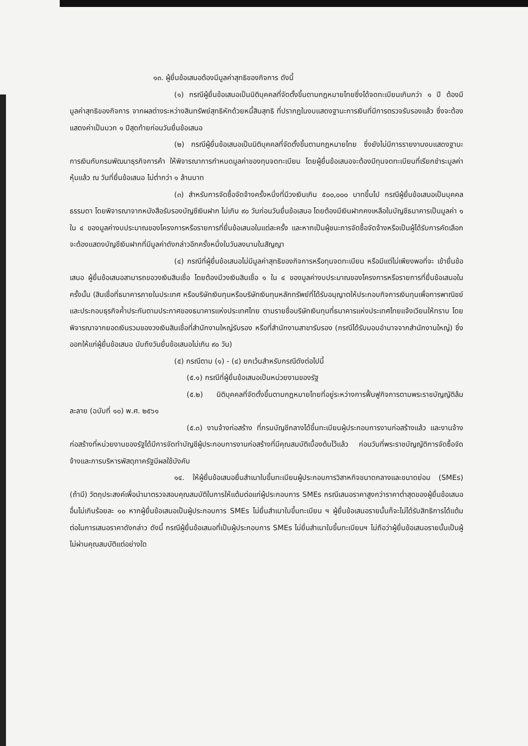๑๓. ผู้ยื่นข้อเสนอต้องมีมูลค่าสุทธิของกิจการ ดังนี้
(๑) กรณีผู้ยื่นข้อเสนอเป็นนิติบุคคลที่จัดตั้งขึ้นตามกฎหมายไทยซึ่งได้จดทะเบียนเกินกว่า ๑ ปี ต้องมีมูลค่าสุทธิของกิจการ จากผลต่างระหว่างสินทรัพย์สุทธิหักด้วยหนี้สินสุทธิ ที่ปรากฏในงบแสดงฐานะการเงินที่มีการตรวจรับรองแล้ว ซึ่งจะต้องแสดงค่าเป็นบวก ๑ ปีสุดท้ายก่อนวันยื่นข้อเสนอ
(๒) กรณีผู้ยื่นข้อเสนอเป็นนิติบุคคลที่จัดตั้งขึ้นตามกฎหมายไทย ซึ่งยังไม่มีการรายงานงบแสดงฐานะการเงินกับกรมพัฒนาธุรกิจการค้า ให้พิจารณาการกำหนดมูลค่าของทุนจดทะเบียน โดยผู้ยื่นข้อเสนอจะต้องมีทุนจดทะเบียนที่เรียกชำระมูลค่าหุ้นแล้ว ณ วันที่ยื่นข้อเสนอ ไม่ต่ำกว่า ๑ ล้านบาท
(๓) สำหรับการจัดซื้อจัดจ้างครั้งหนึ่งที่มีวงเงินเกิน ๕๐๐,๐๐๐ บาทขึ้นไป กรณีผู้ยื่นข้อเสนอเป็นบุคคลธรรมดา โดยพิจารณาจากหนังสือรับรองบัญชีเงินฝาก ไม่เกิน ๙๐ วันก่อนวันยื่นข้อเสนอ โดยต้องมีเงินฝากคงเหลือในบัญชีธนาคารเป็นมูลค่า ๑ ใน ๔ ของมูลค่างบประมาณของโครงการหรือรายการที่ยื่นข้อเสนอในแต่ละครั้ง และหากเป็นผู้ชนะการจัดซื้อจัดจ้างหรือเป็นผู้ได้รับการคัดเลือกจะต้องแสดงบัญชีเงินฝากที่มีมูลค่าดังกล่าวอีกครั้งหนึ่งในวันลงนามในสัญญา
(๔) กรณีที่ผู้ยื่นข้อเสนอไม่มีมูลค่าสุทธิของกิจการหรือทุนจดทะเบียน หรือมีแต่ไม่เพียงพอที่จะ เข้ายื่นข้อเสนอ ผู้ยื่นข้อเสนอสามารถขอวงเงินสินเชื่อ โดยต้องมีวงเงินสินเชื่อ ๑ ใน ๔ ของมูลค่างบประมาณของโครงการหรือรายการที่ยื่นข้อเสนอในครั้งนั้น (สินเชื่อที่ธนาคารภายในประเทศ หรือบริษัทเงินทุนหรือบริษัทเงินทุนหลักทรัพย์ที่ได้รับอนุญาตให้ประกอบกิจการเงินทุนเพื่อการพาณิชย์ และประกอบธุรกิจค้ำประกันตามประกาศของธนาคารแห่งประเทศไทย ตามรายชื่อบริษัทเงินทุนที่ธนาคารแห่งประเทศไทยแจ้งเวียนให้ทราบ โดยพิจารณาจากยอดเงินรวมของวงเงินสินเชื่อที่สำนักงานใหญ่รับรอง หรือที่สำนักงานสาขารับรอง (กรณีได้รับมอบอำนาจจากสำนักงานใหญ่) ซึ่งออกให้แก่ผู้ยื่นข้อเสนอ นับถึงวันยื่นข้อเสนอไม่เกิน ๙๐ วัน)
(๕) กรณีตาม (๑) - (๔) ยกเว้นสำหรับกรณีดังต่อไปนี้
(๕.๑) กรณีที่ผู้ยื่นข้อเสนอเป็นหน่วยงานของรัฐ
(๕.๒) นิติบุคคลที่จัดตั้งขึ้นตามกฎหมายไทยที่อยู่ระหว่างการฟื้นฟูกิจการตามพระราชบัญญัติล้มละลาย (ฉบับที่ ๑๐) พ.ศ. ๒๕๖๑
(๕.๓) งานจ้างก่อสร้าง ที่กรมบัญชีกลางได้ขึ้นทะเบียนผู้ประกอบการงานก่อสร้างแล้ว และงานจ้างก่อสร้างที่หน่วยงานของรัฐได้มีการจัดทำบัญชีผู้ประกอบการงานก่อสร้างที่มีคุณสมบัติเบื้องต้นไว้แล้ว ก่อนวันที่พระราชบัญญัติการจัดซื้อจัดจ้างและการบริหารพัสดุภาครัฐมีผลใช้บังคับ
๑๔. ให้ผู้ยื่นข้อเสนอยื่นสำเนาใบขึ้นทะเบียนผู้ประกอบการวิสาหกิจขนาดกลางและขนาดย่อม (SMEs) (ถ้ามี) วัตถุประสงค์เพื่อนำมาตรวจสอบคุณสมบัติในการให้แต้มต่อแก่ผู้ประกอบการ SMEs กรณีเสนอราคาสูงกว่าราคาต่ำสุดของผู้ยื่นข้อเสนออื่นไม่เกินร้อยละ ๑๐ หากผู้ยื่นข้อเสนอเป็นผู้ประกอบการ SMEs ไม่ยื่นสำเนาใบขึ้นทะเบียน ฯ ผู้ยื่นข้อเสนอรายนั้นก็จะไม่ได้รับสิทธิการได้แต้มต่อในการเสนอราคาดังกล่าว ดังนี้ กรณีผู้ยื่นข้อเสนอที่เป็นผู้ประกอบการ SMEs ไม่ยื่นสำเนาใบขึ้นทะเบียนฯ ไม่ถือว่าผู้ยื่นข้อเสนอรายนั้นเป็นผู้ไม่ผ่านคุณสมบัติแต่อย่างใด